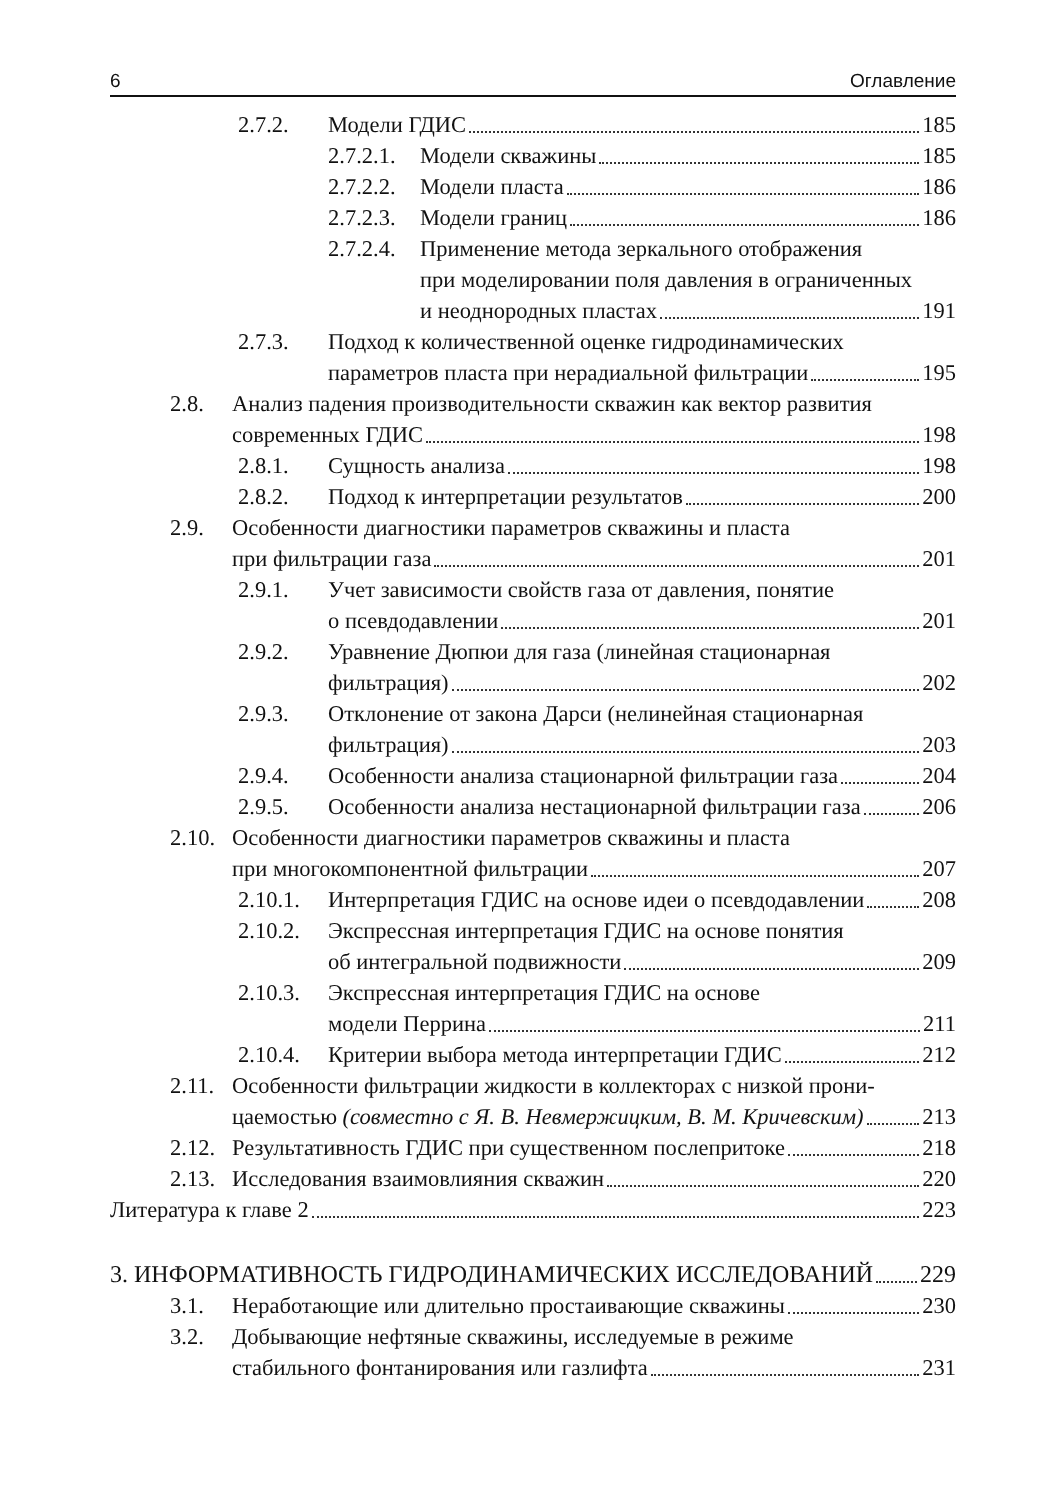6 Оглавление
2.7.2. Модели ГДИС 185
2.7.2.1. Модели скважины 185
2.7.2.2. Модели пласта 186
2.7.2.3. Модели границ 186
2.7.2.4. Применение метода зеркального отображения
при моделировании поля давления в ограниченных
и неоднородных пластах 191
2.7.3. Подход к количественной оценке гидродинамических
параметров пласта при нерадиальной фильтрации 195
2.8. Анализ падения производительности скважин как вектор развития
современных ГДИС 198
2.8.1. Сущность анализа 198
2.8.2. Подход к интерпретации результатов 200
2.9. Особенности диагностики параметров скважины и пласта
при фильтрации газа 201
2.9.1. Учет зависимости свойств газа от давления, понятие
о псевдодавлении 201
2.9.2. Уравнение Дюпюи для газа (линейная стационарная
фильтрация) 202
2.9.3. Отклонение от закона Дарси (нелинейная стационарная
фильтрация) 203
2.9.4. Особенности анализа стационарной фильтрации газа 204
2.9.5. Особенности анализа нестационарной фильтрации газа 206
2.10. Особенности диагностики параметров скважины и пласта
при многокомпонентной фильтрации 207
2.10.1. Интерпретация ГДИС на основе идеи о псевдодавлении 208
2.10.2. Экспрессная интерпретация ГДИС на основе понятия
об интегральной подвижности 209
2.10.3. Экспрессная интерпретация ГДИС на основе
модели Перрина 211
2.10.4. Критерии выбора метода интерпретации ГДИС 212
2.11. Особенности фильтрации жидкости в коллекторах с низкой прони-
цаемостью (совместно с Я. В. Невмержицким, В. М. Кричевским) 213
2.12. Результативность ГДИС при существенном послепритоке 218
2.13. Исследования взаимовлияния скважин 220
Литература к главе 2 223
3. ИНФОРМАТИВНОСТЬ ГИДРОДИНАМИЧЕСКИХ ИССЛЕДОВАНИЙ 229
3.1. Неработающие или длительно простаивающие скважины 230
3.2. Добывающие нефтяные скважины, исследуемые в режиме
стабильного фонтанирования или газлифта 231